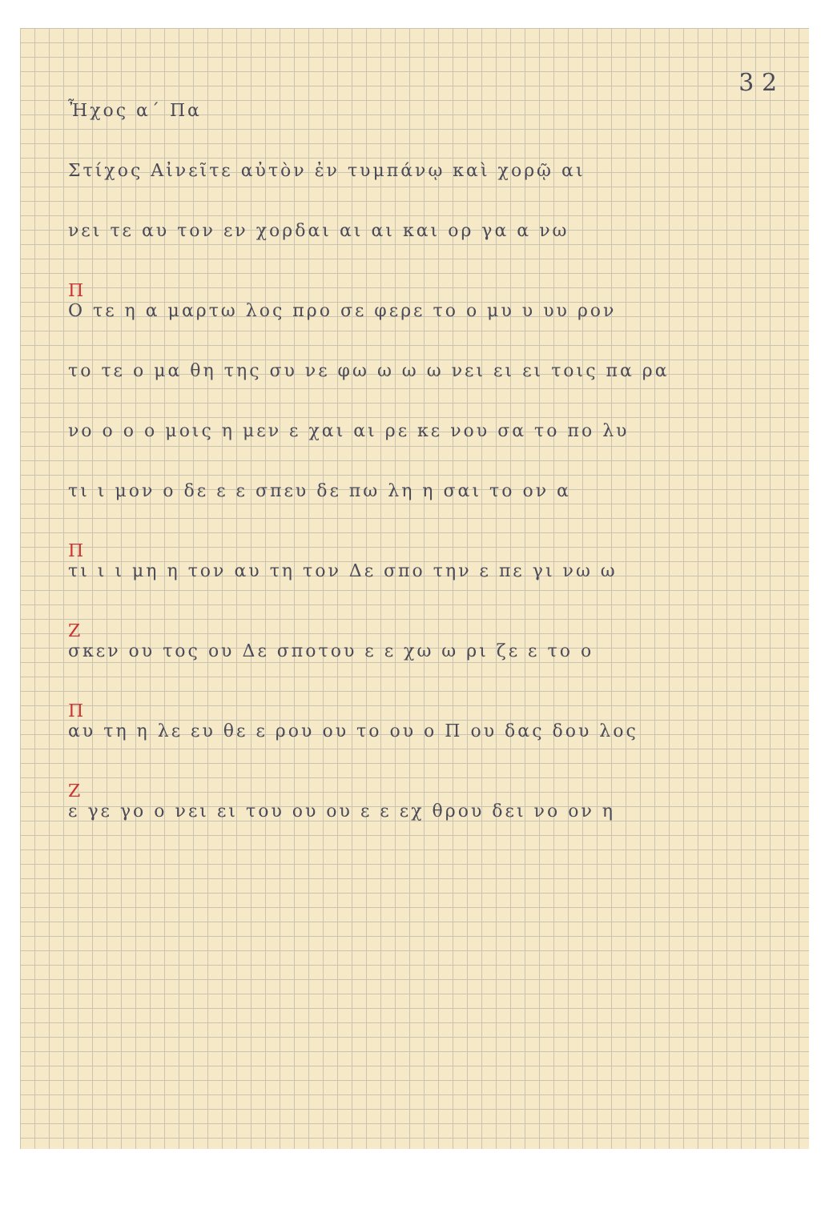3 2
Ἦχος α΄ Πα
Στίχος Αἰνεῖτε αὐτὸν ἐν τυμπάνῳ καὶ χορῷ αι
νει τε αυ τον εν χορδαι αι αι και ορ γα α νω
Π
Ο τε η α μαρτω λος προ σε φερε το ο μυ υ υυ ρον
το τε ο μα θη της συ νε φω ω ω ω νει ει ει τοις πα ρα
νο ο ο ο μοις η μεν ε χαι αι ρε κε νου σα το πο λυ
τι ι μον ο δε ε ε σπευ δε πω λη η σαι το ον α
Π
τι ι ι μη η τον αυ τη τον Δε σπο την ε πε γι νω ω
Ζ
σκεν ου τος ου Δε σποτου ε ε χω ω ρι ζε ε το ο
Π
αυ τη η λε ευ θε ε ρου ου το ου ο Π ου δας δου λος
Ζ
ε γε γο ο νει ει του ου ου ε ε εχ θρου δει νο ον η